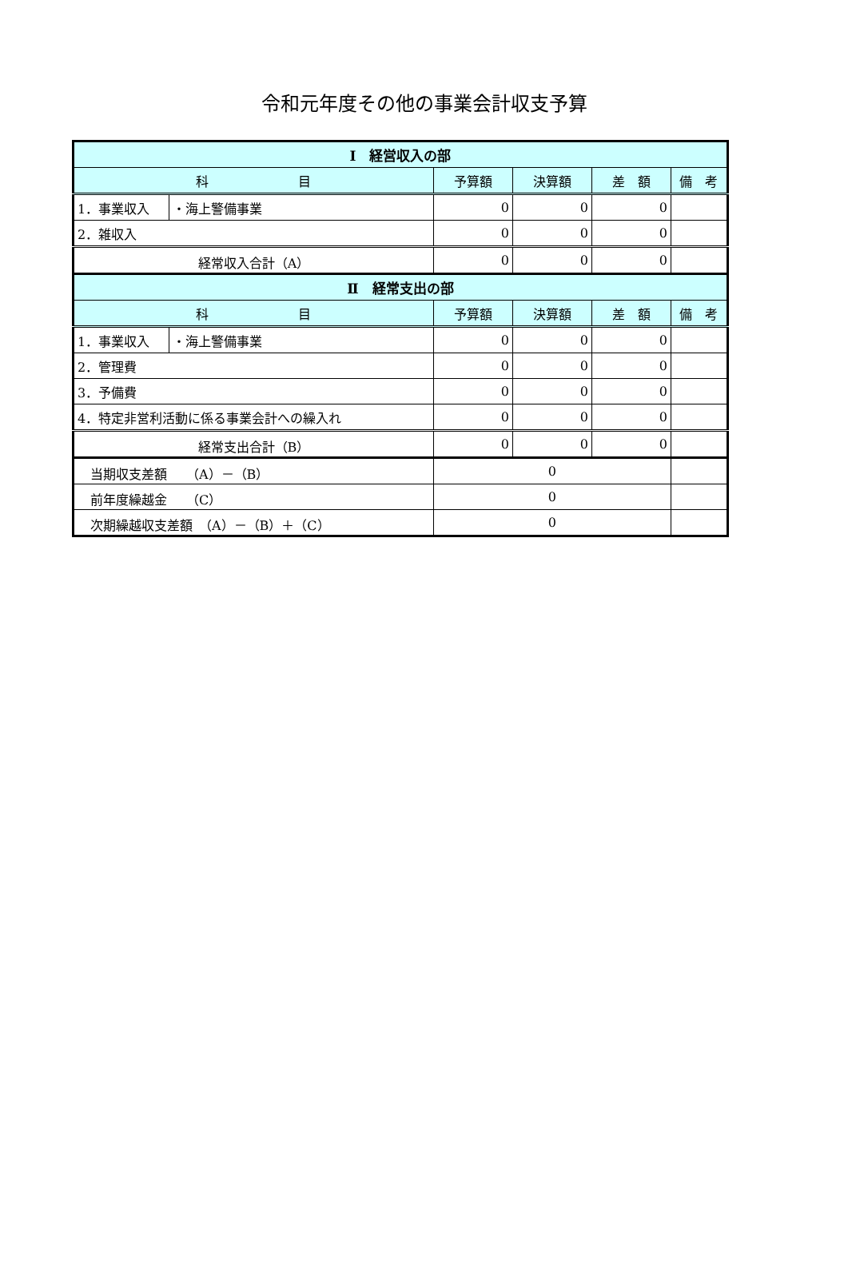令和元年度その他の事業会計収支予算
| Ⅰ 経営収入の部 | | | | | |
| --- | --- | --- | --- | --- | --- |
| 科 目 | | 予算額 | 決算額 | 差 額 | 備 考 |
| 1．事業収入 | ・海上警備事業 | 0 | 0 | 0 | |
| 2．雑収入 | | 0 | 0 | 0 | |
| 経常収入合計（A） | | 0 | 0 | 0 | |
| Ⅱ 経常支出の部 | | | | | |
| 科 目 | | 予算額 | 決算額 | 差 額 | 備 考 |
| 1．事業収入 | ・海上警備事業 | 0 | 0 | 0 | |
| 2．管理費 | | 0 | 0 | 0 | |
| 3．予備費 | | 0 | 0 | 0 | |
| 4．特定非営利活動に係る事業会計への繰入れ | | 0 | 0 | 0 | |
| 経常支出合計（B） | | 0 | 0 | 0 | |
| 当期収支差額 （A）－（B） | | 0 | | | |
| 前年度繰越金 （C） | | 0 | | | |
| 次期繰越収支差額 （A）－（B）＋（C） | | 0 | | | |